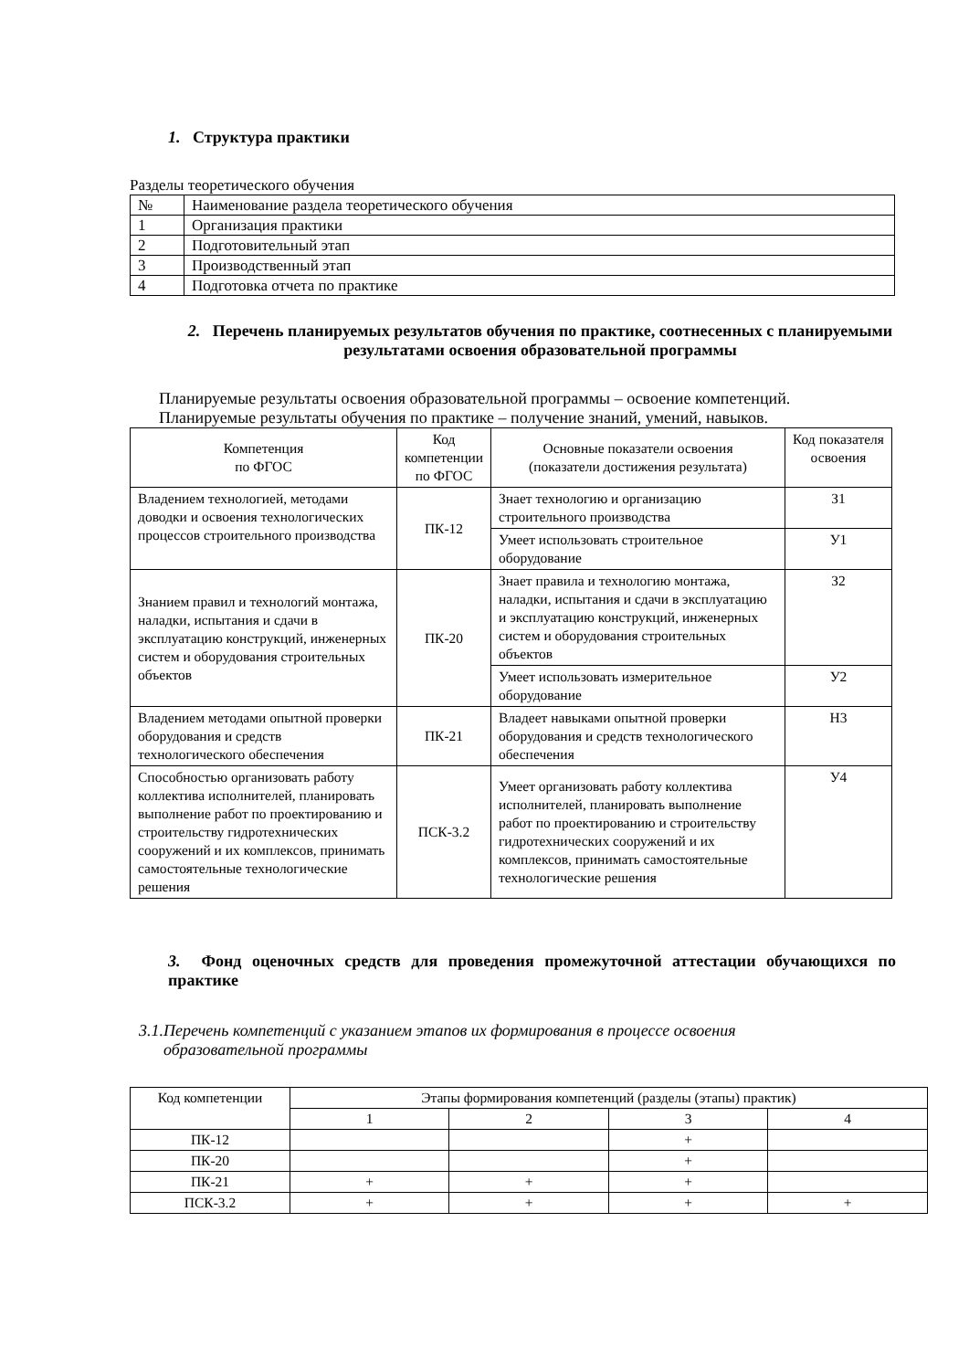1. Структура практики
Разделы теоретического обучения
| № | Наименование раздела теоретического обучения |
| 1 | Организация практики |
| 2 | Подготовительный этап |
| 3 | Производственный этап |
| 4 | Подготовка отчета по практике |
2. Перечень планируемых результатов обучения по практике, соотнесенных с планируемыми результатами освоения образовательной программы
Планируемые результаты освоения образовательной программы – освоение компетенций.
Планируемые результаты обучения по практике – получение знаний, умений, навыков.
| Компетенция по ФГОС | Код компетенции по ФГОС | Основные показатели освоения (показатели достижения результата) | Код показателя освоения |
| --- | --- | --- | --- |
| Владением технологией, методами доводки и освоения технологических процессов строительного производства | ПК-12 | Знает технологию и организацию строительного производства | З1 |
| | | Умеет использовать строительное оборудование | У1 |
| Знанием правил и технологий монтажа, наладки, испытания и сдачи в эксплуатацию конструкций, инженерных систем и оборудования строительных объектов | ПК-20 | Знает правила и технологию монтажа, наладки, испытания и сдачи в эксплуатацию и эксплуатацию конструкций, инженерных систем и оборудования строительных объектов | З2 |
| | | Умеет использовать измерительное оборудование | У2 |
| Владением методами опытной проверки оборудования и средств технологического обеспечения | ПК-21 | Владеет навыками опытной проверки оборудования и средств технологического обеспечения | Н3 |
| Способностью организовать работу коллектива исполнителей, планировать выполнение работ по проектированию и строительству гидротехнических сооружений и их комплексов, принимать самостоятельные технологические решения | ПСК-3.2 | Умеет организовать работу коллектива исполнителей, планировать выполнение работ по проектированию и строительству гидротехнических сооружений и их комплексов, принимать самостоятельные технологические решения | У4 |
3. Фонд оценочных средств для проведения промежуточной аттестации обучающихся по практике
3.1.Перечень компетенций с указанием этапов их формирования в процессе освоения
образовательной программы
| Код компетенции | Этапы формирования компетенций (разделы (этапы) практик) | | | |
| --- | --- | --- | --- | --- |
| | 1 | 2 | 3 | 4 |
| ПК-12 | | | + | |
| ПК-20 | | | + | |
| ПК-21 | + | + | + | |
| ПСК-3.2 | + | + | + | + |